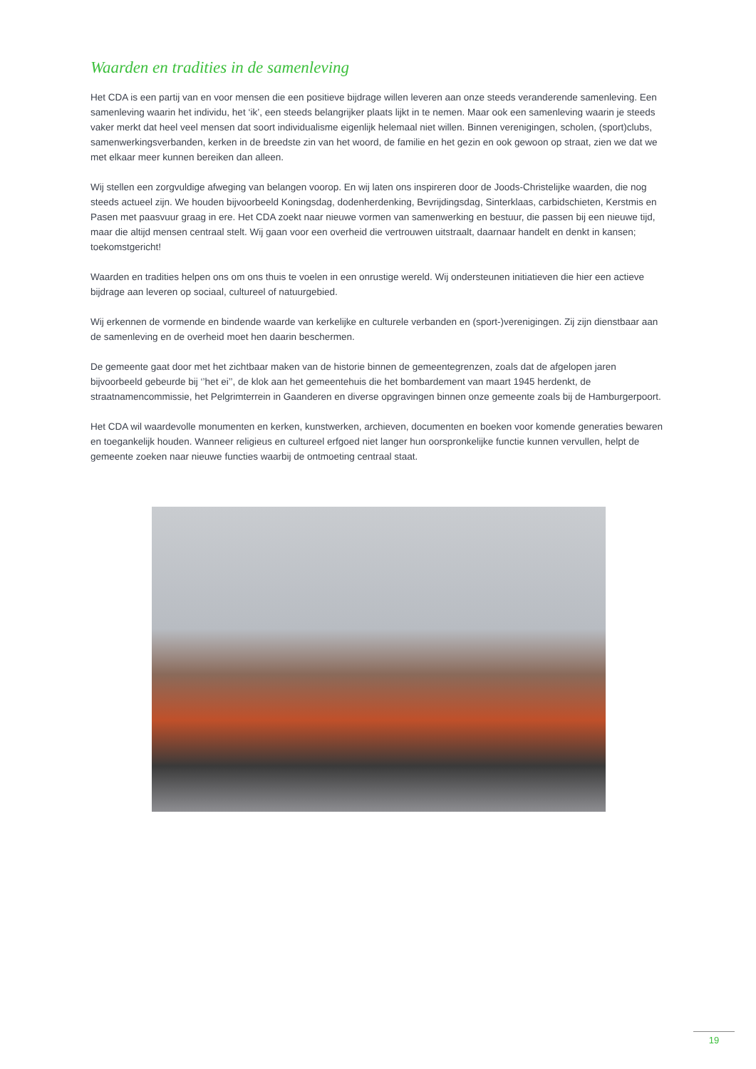Waarden en tradities in de samenleving
Het CDA is een partij van en voor mensen die een positieve bijdrage willen leveren aan onze steeds veranderende samenleving. Een samenleving waarin het individu, het ‘ik’, een steeds belangrijker plaats lijkt in te nemen. Maar ook een samenleving waarin je steeds vaker merkt dat heel veel mensen dat soort individualisme eigenlijk helemaal niet willen. Binnen verenigingen, scholen, (sport)clubs, samenwerkingsverbanden, kerken in de breedste zin van het woord, de familie en het gezin en ook gewoon op straat, zien we dat we met elkaar meer kunnen bereiken dan alleen.
Wij stellen een zorgvuldige afweging van belangen voorop. En wij laten ons inspireren door de Joods-Christelijke waarden, die nog steeds actueel zijn. We houden bijvoorbeeld Koningsdag, dodenherdenking, Bevrijdingsdag, Sinterklaas, carbidschieten, Kerstmis en Pasen met paasvuur graag in ere. Het CDA zoekt naar nieuwe vormen van samenwerking en bestuur, die passen bij een nieuwe tijd, maar die altijd mensen centraal stelt. Wij gaan voor een overheid die vertrouwen uitstraalt, daarnaar handelt en denkt in kansen; toekomstgericht!
Waarden en tradities helpen ons om ons thuis te voelen in een onrustige wereld. Wij ondersteunen initiatieven die hier een actieve bijdrage aan leveren op sociaal, cultureel of natuurgebied.
Wij erkennen de vormende en bindende waarde van kerkelijke en culturele verbanden en (sport-)verenigingen. Zij zijn dienstbaar aan de samenleving en de overheid moet hen daarin beschermen.
De gemeente gaat door met het zichtbaar maken van de historie binnen de gemeentegrenzen, zoals dat de afgelopen jaren bijvoorbeeld gebeurde bij ‘’het ei’’, de klok aan het gemeentehuis die het bombardement van maart 1945 herdenkt, de straatnamencommissie, het Pelgrimterrein in Gaanderen en diverse opgravingen binnen onze gemeente zoals bij de Hamburgerpoort.
Het CDA wil waardevolle monumenten en kerken, kunstwerken, archieven, documenten en boeken voor komende generaties bewaren en toegankelijk houden. Wanneer religieus en cultureel erfgoed niet langer hun oorspronkelijke functie kunnen vervullen, helpt de gemeente zoeken naar nieuwe functies waarbij de ontmoeting centraal staat.
19